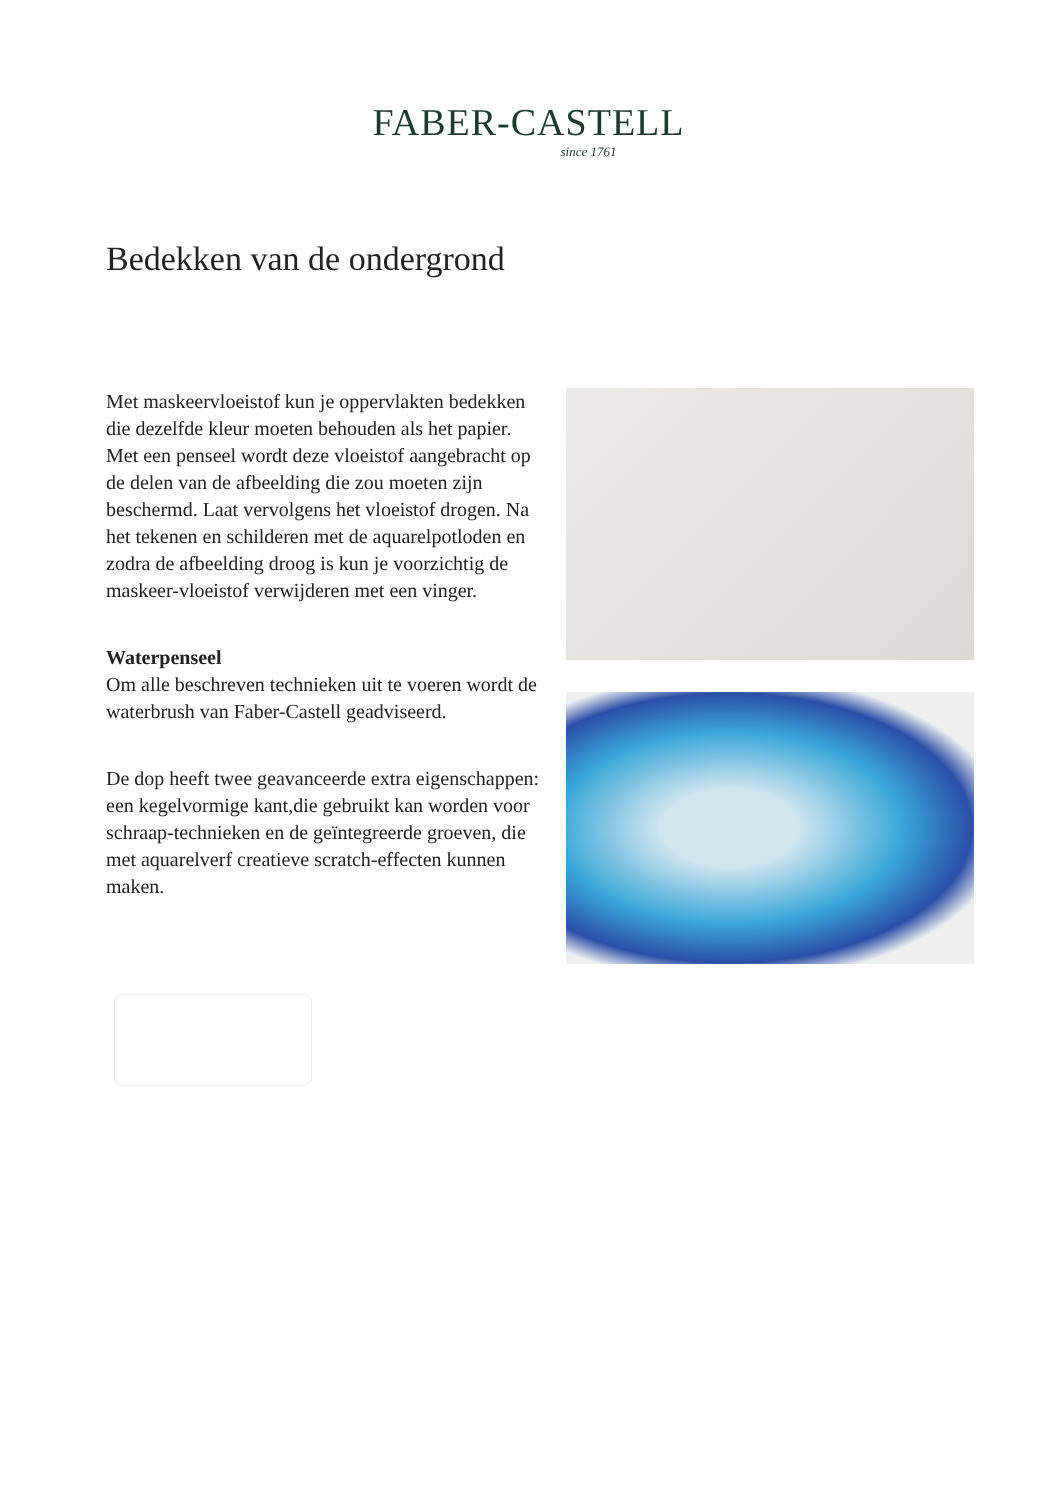FABER-CASTELL
since 1761
Bedekken van de ondergrond
Met maskeervloeistof kun je oppervlakten bedekken die dezelfde kleur moeten behouden als het papier. Met een penseel wordt deze vloeistof aangebracht op de delen van de afbeelding die zou moeten zijn beschermd. Laat vervolgens het vloeistof drogen. Na het tekenen en schilderen met de aquarelpotloden en zodra de afbeelding droog is kun je voorzichtig de maskeer-vloeistof verwijderen met een vinger.
Waterpenseel
Om alle beschreven technieken uit te voeren wordt de waterbrush van Faber-Castell geadviseerd.
De dop heeft twee geavanceerde extra eigenschappen: een kegelvormige kant,die gebruikt kan worden voor schraap-technieken en de geïntegreerde groeven, die met aquarelverf creatieve scratch-effecten kunnen maken.